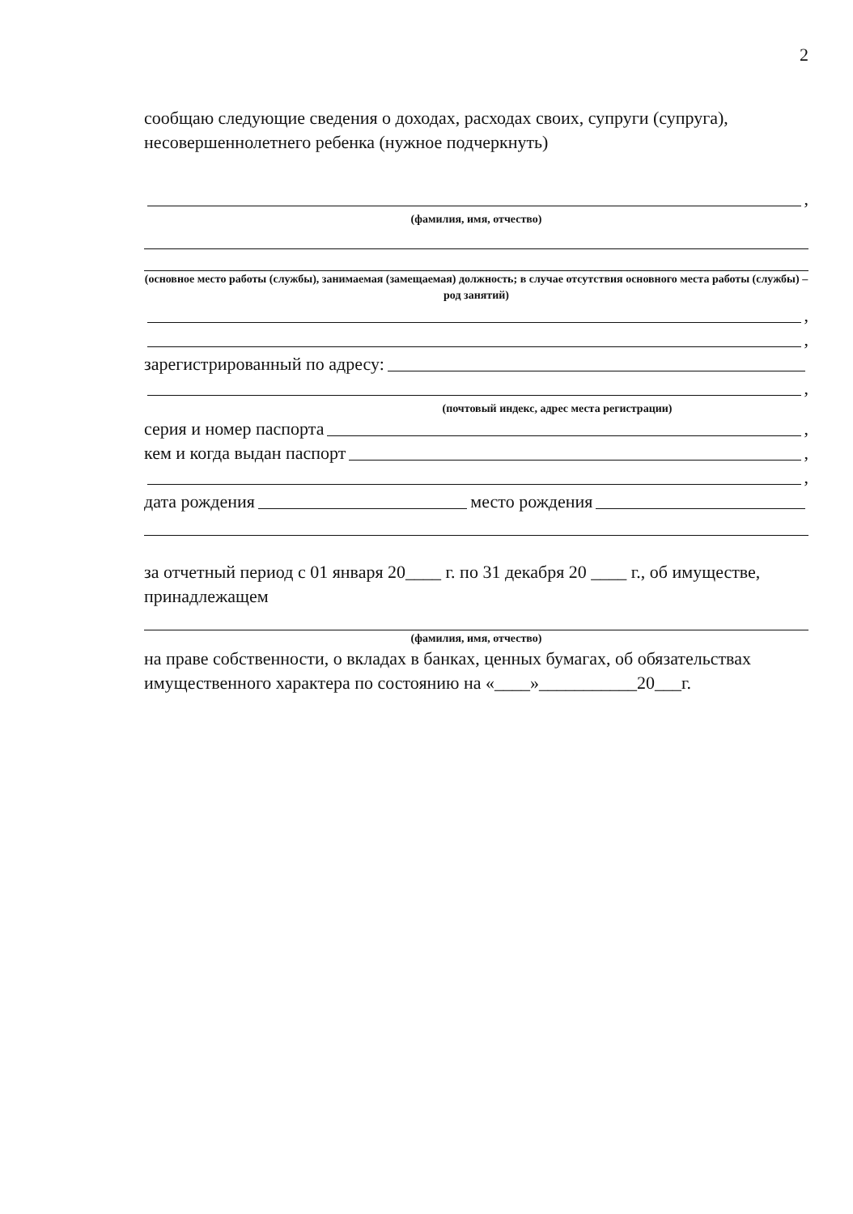2
сообщаю следующие сведения о доходах, расходах своих, супруги (супруга), несовершеннолетнего ребенка (нужное подчеркнуть)
,
(фамилия, имя, отчество)
(основное место работы (службы), занимаемая (замещаемая) должность; в случае отсутствия основного места работы (службы) – род занятий)
,
,
зарегистрированный по адресу:
,
(почтовый индекс, адрес места регистрации)
серия и номер паспорта ,
кем и когда выдан паспорт ,
,
дата рождения место рождения
за отчетный период с 01 января 20____ г. по 31 декабря 20 ____ г., об имуществе, принадлежащем
(фамилия, имя, отчество)
на праве собственности, о вкладах в банках, ценных бумагах, об обязательствах имущественного характера по состоянию на «____»___________20___г.